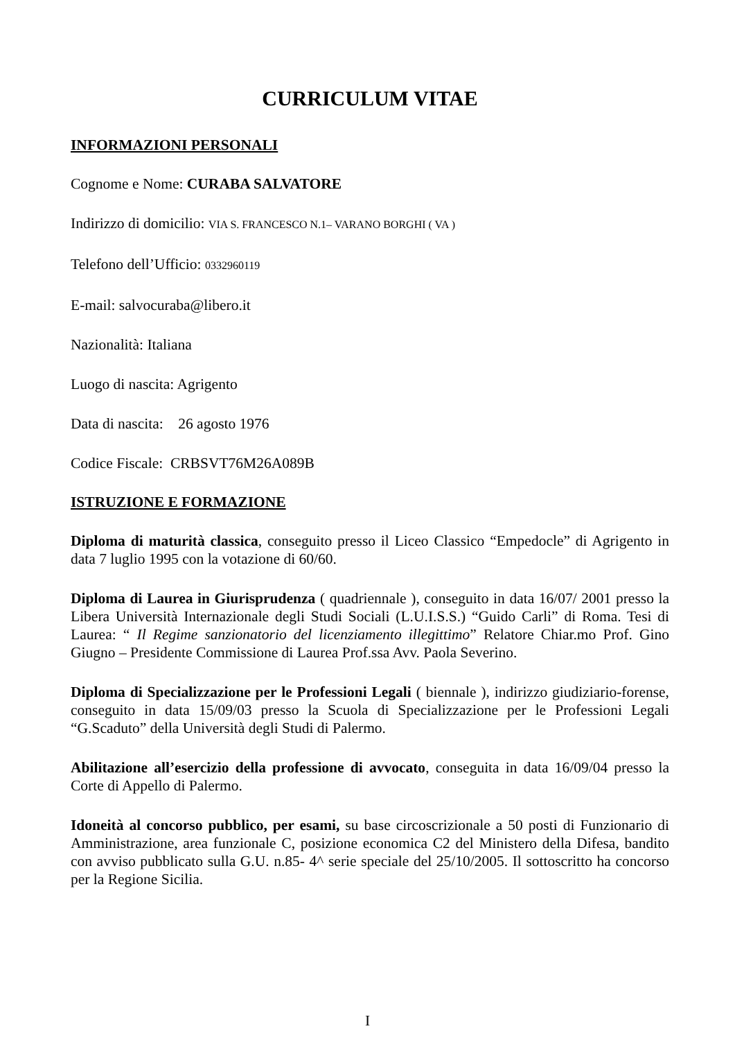CURRICULUM VITAE
INFORMAZIONI PERSONALI
Cognome e Nome: CURABA SALVATORE
Indirizzo di domicilio: VIA S. FRANCESCO N.1– VARANO BORGHI ( VA )
Telefono dell’Ufficio: 0332960119
E-mail: salvocuraba@libero.it
Nazionalità: Italiana
Luogo di nascita: Agrigento
Data di nascita: 26 agosto 1976
Codice Fiscale: CRBSVT76M26A089B
ISTRUZIONE E FORMAZIONE
Diploma di maturità classica, conseguito presso il Liceo Classico “Empedocle” di Agrigento in data 7 luglio 1995 con la votazione di 60/60.
Diploma di Laurea in Giurisprudenza ( quadriennale ), conseguito in data 16/07/ 2001 presso la Libera Università Internazionale degli Studi Sociali (L.U.I.S.S.) “Guido Carli” di Roma. Tesi di Laurea: “ Il Regime sanzionatorio del licenziamento illegittimo” Relatore Chiar.mo Prof. Gino Giugno – Presidente Commissione di Laurea Prof.ssa Avv. Paola Severino.
Diploma di Specializzazione per le Professioni Legali ( biennale ), indirizzo giudiziario-forense, conseguito in data 15/09/03 presso la Scuola di Specializzazione per le Professioni Legali “G.Scaduto” della Università degli Studi di Palermo.
Abilitazione all’esercizio della professione di avvocato, conseguita in data 16/09/04 presso la Corte di Appello di Palermo.
Idoneità al concorso pubblico, per esami, su base circoscrizionale a 50 posti di Funzionario di Amministrazione, area funzionale C, posizione economica C2 del Ministero della Difesa, bandito con avviso pubblicato sulla G.U. n.85- 4^ serie speciale del 25/10/2005. Il sottoscritto ha concorso per la Regione Sicilia.
I